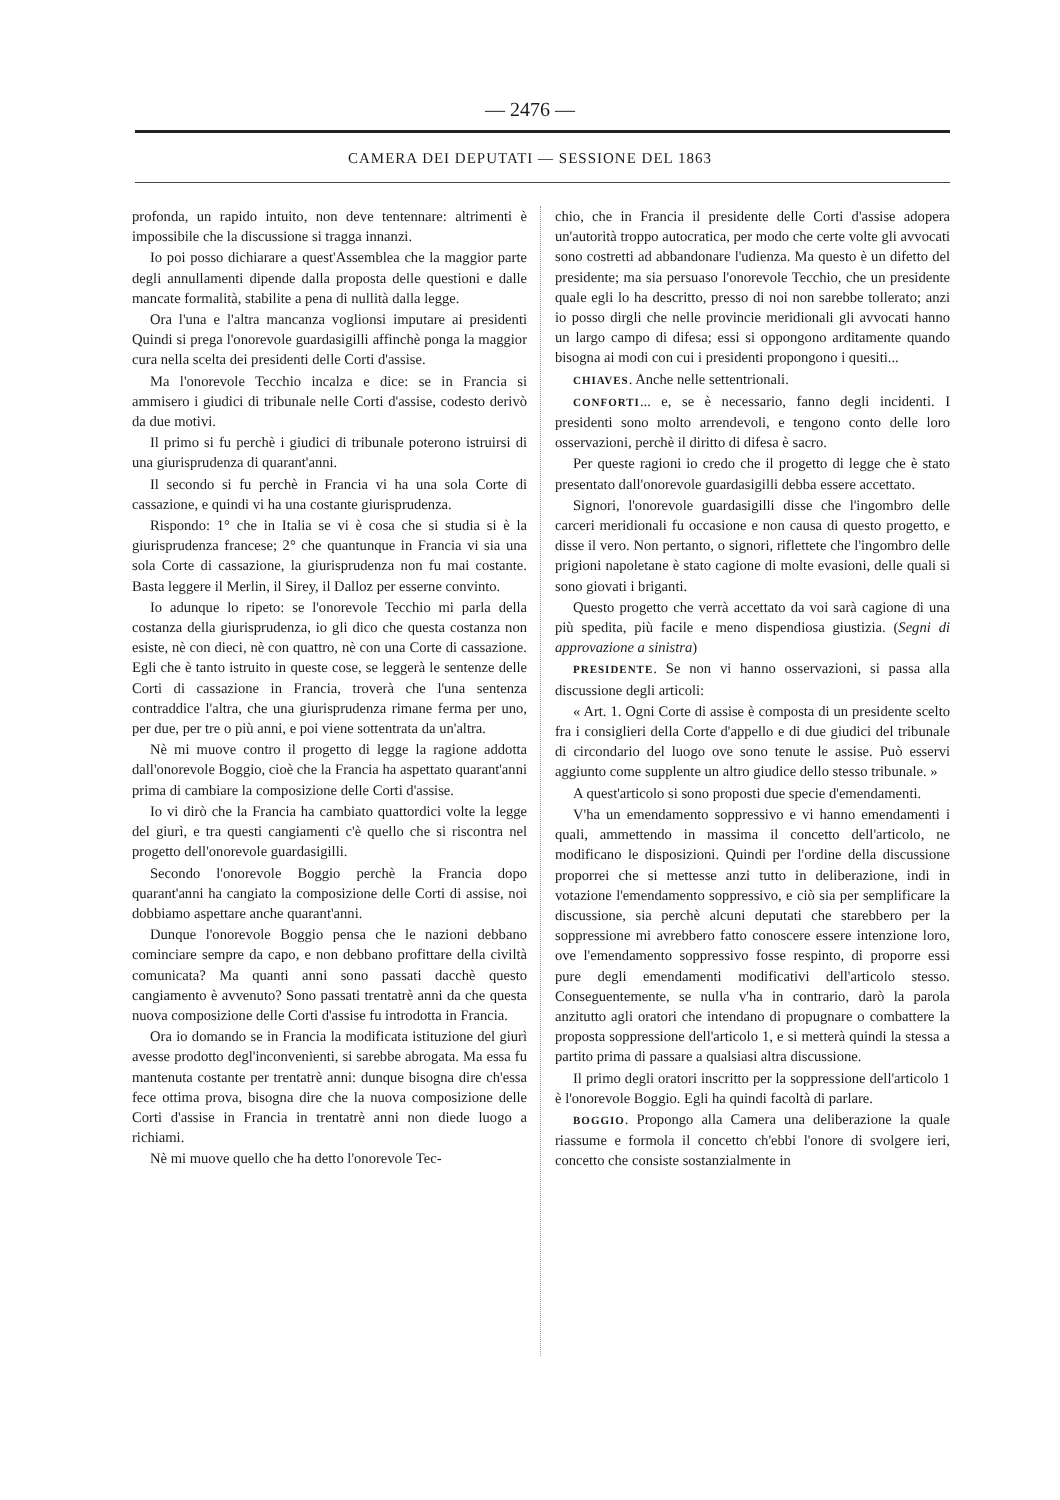— 2476 —
CAMERA DEI DEPUTATI — SESSIONE DEL 1863
profonda, un rapido intuito, non deve tentennare: altrimenti è impossibile che la discussione si tragga innanzi.
Io poi posso dichiarare a quest'Assemblea che la maggior parte degli annullamenti dipende dalla proposta delle questioni e dalle mancate formalità, stabilite a pena di nullità dalla legge.
Ora l'una e l'altra mancanza voglionsi imputare ai presidenti Quindi si prega l'onorevole guardasigilli affinchè ponga la maggior cura nella scelta dei presidenti delle Corti d'assise.
Ma l'onorevole Tecchio incalza e dice: se in Francia si ammisero i giudici di tribunale nelle Corti d'assise, codesto derivò da due motivi.
Il primo si fu perchè i giudici di tribunale poterono istruirsi di una giurisprudenza di quarant'anni.
Il secondo si fu perchè in Francia vi ha una sola Corte di cassazione, e quindi vi ha una costante giurisprudenza.
Rispondo: 1° che in Italia se vi è cosa che si studia si è la giurisprudenza francese; 2° che quantunque in Francia vi sia una sola Corte di cassazione, la giurisprudenza non fu mai costante. Basta leggere il Merlin, il Sirey, il Dalloz per esserne convinto.
Io adunque lo ripeto: se l'onorevole Tecchio mi parla della costanza della giurisprudenza, io gli dico che questa costanza non esiste, nè con dieci, nè con quattro, nè con una Corte di cassazione. Egli che è tanto istruito in queste cose, se leggerà le sentenze delle Corti di cassazione in Francia, troverà che l'una sentenza contraddice l'altra, che una giurisprudenza rimane ferma per uno, per due, per tre o più anni, e poi viene sottentrata da un'altra.
Nè mi muove contro il progetto di legge la ragione addotta dall'onorevole Boggio, cioè che la Francia ha aspettato quarant'anni prima di cambiare la composizione delle Corti d'assise.
Io vi dirò che la Francia ha cambiato quattordici volte la legge del giurì, e tra questi cangiamenti c'è quello che si riscontra nel progetto dell'onorevole guardasigilli.
Secondo l'onorevole Boggio perchè la Francia dopo quarant'anni ha cangiato la composizione delle Corti di assise, noi dobbiamo aspettare anche quarant'anni.
Dunque l'onorevole Boggio pensa che le nazioni debbano cominciare sempre da capo, e non debbano profittare della civiltà comunicata? Ma quanti anni sono passati dacchè questo cangiamento è avvenuto? Sono passati trentatrè anni da che questa nuova composizione delle Corti d'assise fu introdotta in Francia.
Ora io domando se in Francia la modificata istituzione del giurì avesse prodotto degl'inconvenienti, si sarebbe abrogata. Ma essa fu mantenuta costante per trentatrè anni: dunque bisogna dire ch'essa fece ottima prova, bisogna dire che la nuova composizione delle Corti d'assise in Francia in trentatrè anni non diede luogo a richiami.
Nè mi muove quello che ha detto l'onorevole Tec-
chio, che in Francia il presidente delle Corti d'assise adopera un'autorità troppo autocratica, per modo che certe volte gli avvocati sono costretti ad abbandonare l'udienza. Ma questo è un difetto del presidente; ma sia persuaso l'onorevole Tecchio, che un presidente quale egli lo ha descritto, presso di noi non sarebbe tollerato; anzi io posso dirgli che nelle provincie meridionali gli avvocati hanno un largo campo di difesa; essi si oppongono arditamente quando bisogna ai modi con cui i presidenti propongono i quesiti...
CHIAVES. Anche nelle settentrionali.
CONFORTI... e, se è necessario, fanno degli incidenti. I presidenti sono molto arrendevoli, e tengono conto delle loro osservazioni, perchè il diritto di difesa è sacro.
Per queste ragioni io credo che il progetto di legge che è stato presentato dall'onorevole guardasigilli debba essere accettato.
Signori, l'onorevole guardasigilli disse che l'ingombro delle carceri meridionali fu occasione e non causa di questo progetto, e disse il vero. Non pertanto, o signori, riflettete che l'ingombro delle prigioni napoletane è stato cagione di molte evasioni, delle quali si sono giovati i briganti.
Questo progetto che verrà accettato da voi sarà cagione di una più spedita, più facile e meno dispendiosa giustizia. (Segni di approvazione a sinistra)
PRESIDENTE. Se non vi hanno osservazioni, si passa alla discussione degli articoli:
« Art. 1. Ogni Corte di assise è composta di un presidente scelto fra i consiglieri della Corte d'appello e di due giudici del tribunale di circondario del luogo ove sono tenute le assise. Può esservi aggiunto come supplente un altro giudice dello stesso tribunale. »
A quest'articolo si sono proposti due specie d'emendamenti.
V'ha un emendamento soppressivo e vi hanno emendamenti i quali, ammettendo in massima il concetto dell'articolo, ne modificano le disposizioni. Quindi per l'ordine della discussione proporrei che si mettesse anzi tutto in deliberazione, indi in votazione l'emendamento soppressivo, e ciò sia per semplificare la discussione, sia perchè alcuni deputati che starebbero per la soppressione mi avrebbero fatto conoscere essere intenzione loro, ove l'emendamento soppressivo fosse respinto, di proporre essi pure degli emendamenti modificativi dell'articolo stesso. Conseguentemente, se nulla v'ha in contrario, darò la parola anzitutto agli oratori che intendano di propugnare o combattere la proposta soppressione dell'articolo 1, e si metterà quindi la stessa a partito prima di passare a qualsiasi altra discussione.
Il primo degli oratori inscritto per la soppressione dell'articolo 1 è l'onorevole Boggio. Egli ha quindi facoltà di parlare.
BOGGIO. Propongo alla Camera una deliberazione la quale riassume e formola il concetto ch'ebbi l'onore di svolgere ieri, concetto che consiste sostanzialmente in